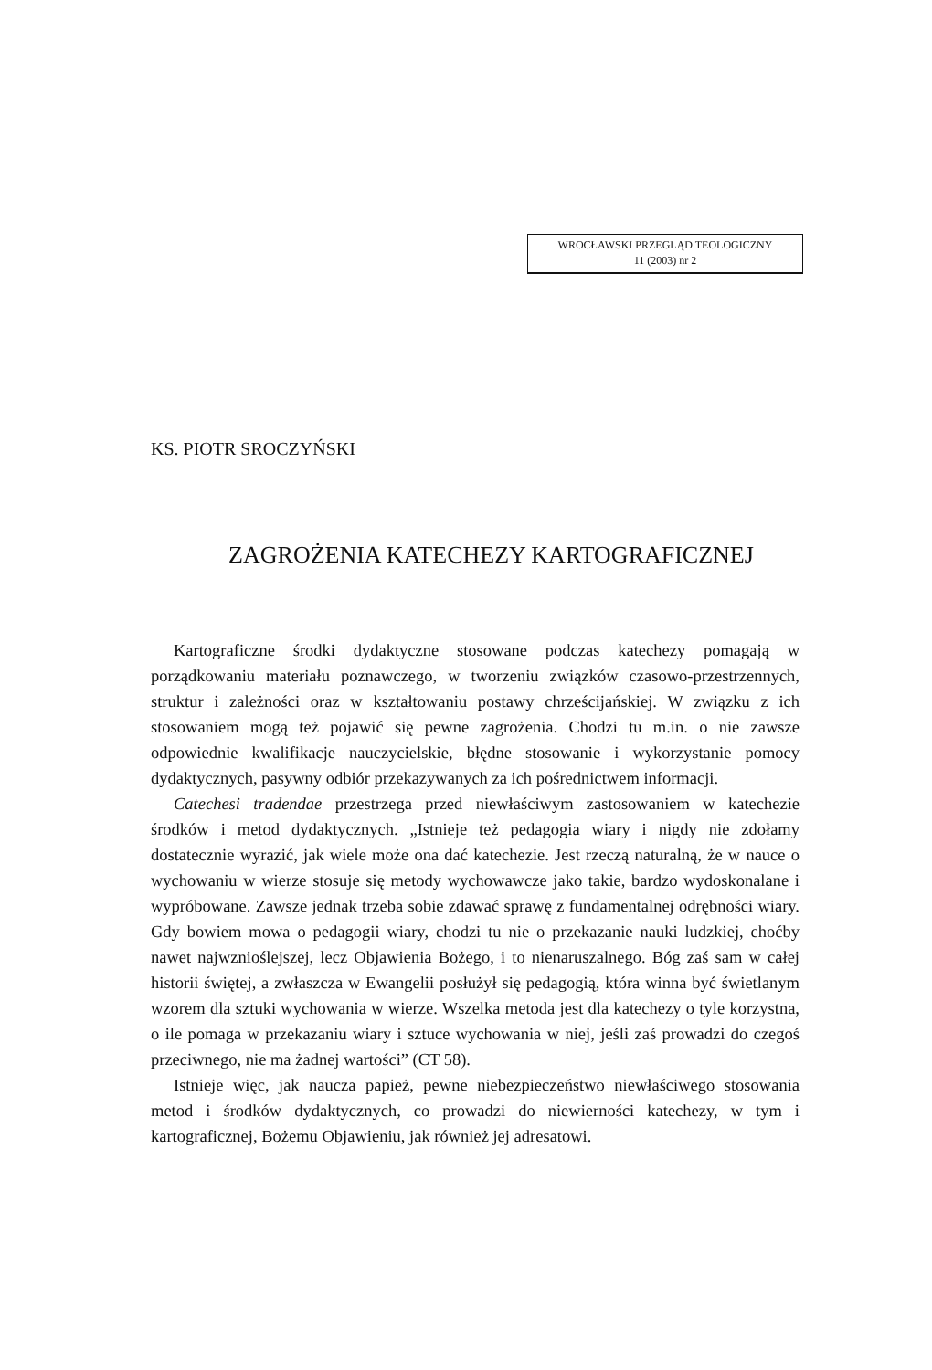WROCŁAWSKI PRZEGLĄD TEOLOGICZNY
11 (2003) nr 2
KS. PIOTR SROCZYŃSKI
ZAGROŻENIA KATECHEZY KARTOGRAFICZNEJ
Kartograficzne środki dydaktyczne stosowane podczas katechezy pomagają w porządkowaniu materiału poznawczego, w tworzeniu związków czasowo-przestrzennych, struktur i zależności oraz w kształtowaniu postawy chrześcijańskiej. W związku z ich stosowaniem mogą też pojawić się pewne zagrożenia. Chodzi tu m.in. o nie zawsze odpowiednie kwalifikacje nauczycielskie, błędne stosowanie i wykorzystanie pomocy dydaktycznych, pasywny odbiór przekazywanych za ich pośrednictwem informacji.
Catechesi tradendae przestrzega przed niewłaściwym zastosowaniem w katechezie środków i metod dydaktycznych. „Istnieje też pedagogia wiary i nigdy nie zdołamy dostatecznie wyrazić, jak wiele może ona dać katechezie. Jest rzeczą naturalną, że w nauce o wychowaniu w wierze stosuje się metody wychowawcze jako takie, bardzo wydoskonalane i wypróbowane. Zawsze jednak trzeba sobie zdawać sprawę z fundamentalnej odrębności wiary. Gdy bowiem mowa o pedagogii wiary, chodzi tu nie o przekazanie nauki ludzkiej, choćby nawet najwznioślejszej, lecz Objawienia Bożego, i to nienaruszalnego. Bóg zaś sam w całej historii świętej, a zwłaszcza w Ewangelii posłużył się pedagogią, która winna być świetlanym wzorem dla sztuki wychowania w wierze. Wszelka metoda jest dla katechezy o tyle korzystna, o ile pomaga w przekazaniu wiary i sztuce wychowania w niej, jeśli zaś prowadzi do czegoś przeciwnego, nie ma żadnej wartości” (CT 58).
Istnieje więc, jak naucza papież, pewne niebezpieczeństwo niewłaściwego stosowania metod i środków dydaktycznych, co prowadzi do niewierności katechezy, w tym i kartograficznej, Bożemu Objawieniu, jak również jej adresatowi.